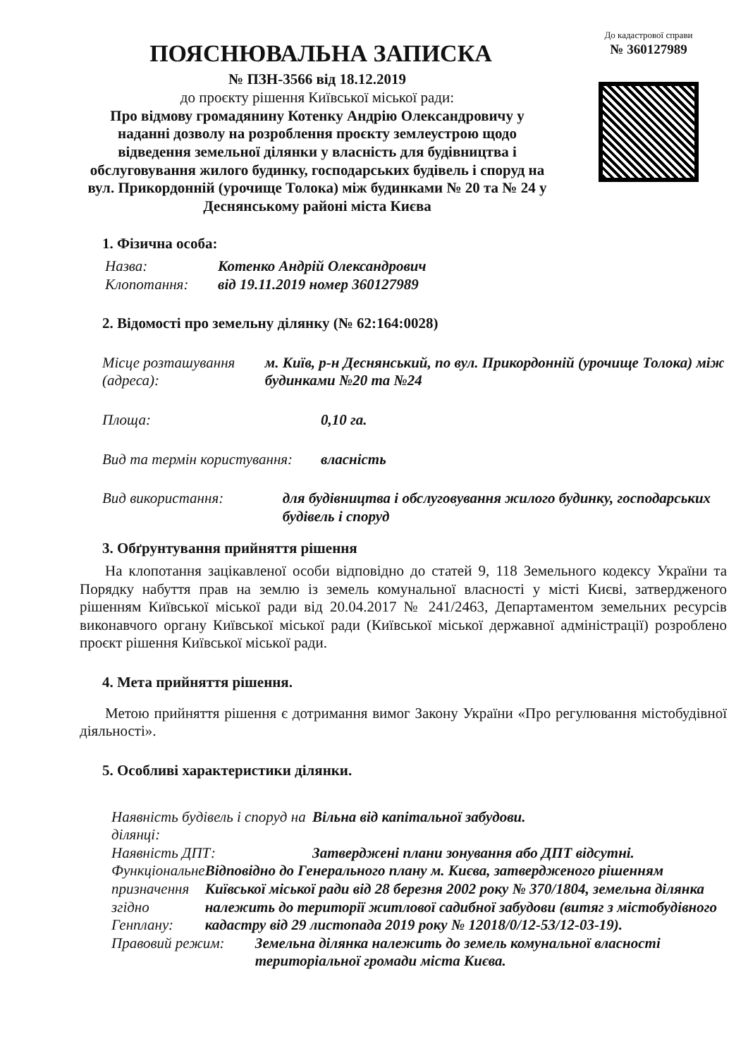ПОЯСНЮВАЛЬНА ЗАПИСКА
№ ПЗН-3566 від 18.12.2019
до проєкту рішення Київської міської ради:
Про відмову громадянину Котенку Андрію Олександровичу у наданні дозволу на розроблення проєкту землеустрою щодо відведення земельної ділянки у власність для будівництва і обслуговування жилого будинку, господарських будівель і споруд на вул. Прикордонній (урочище Толока) між будинками № 20 та № 24 у Деснянському районі міста Києва
До кадастрової справи
№ 360127989
1. Фізична особа:
Назва: Котенко Андрій Олександрович
Клопотання: від 19.11.2019 номер 360127989
2. Відомості про земельну ділянку (№ 62:164:0028)
Місце розташування (адреса): м. Київ, р-н Деснянський, по вул. Прикордонній (урочище Толока) між будинками №20 та №24
Площа: 0,10 га.
Вид та термін користування: власність
Вид використання: для будівництва і обслуговування жилого будинку, господарських будівель і споруд
3. Обґрунтування прийняття рішення
На клопотання зацікавленої особи відповідно до статей 9, 118 Земельного кодексу України та Порядку набуття прав на землю із земель комунальної власності у місті Києві, затвердженого рішенням Київської міської ради від 20.04.2017 № 241/2463, Департаментом земельних ресурсів виконавчого органу Київської міської ради (Київської міської державної адміністрації) розроблено проєкт рішення Київської міської ради.
4. Мета прийняття рішення.
Метою прийняття рішення є дотримання вимог Закону України «Про регулювання містобудівної діяльності».
5. Особливі характеристики ділянки.
Наявність будівель і споруд на ділянці: Вільна від капітальної забудови.
Наявність ДПТ: Затверджені плани зонування або ДПТ відсутні.
Функціональне призначення згідно Генплану: Відповідно до Генерального плану м. Києва, затвердженого рішенням Київської міської ради від 28 березня 2002 року № 370/1804, земельна ділянка належить до території житлової садибної забудови (витяг з містобудівного кадастру від 29 листопада 2019 року № 12018/0/12-53/12-03-19).
Правовий режим: Земельна ділянка належить до земель комунальної власності територіальної громади міста Києва.